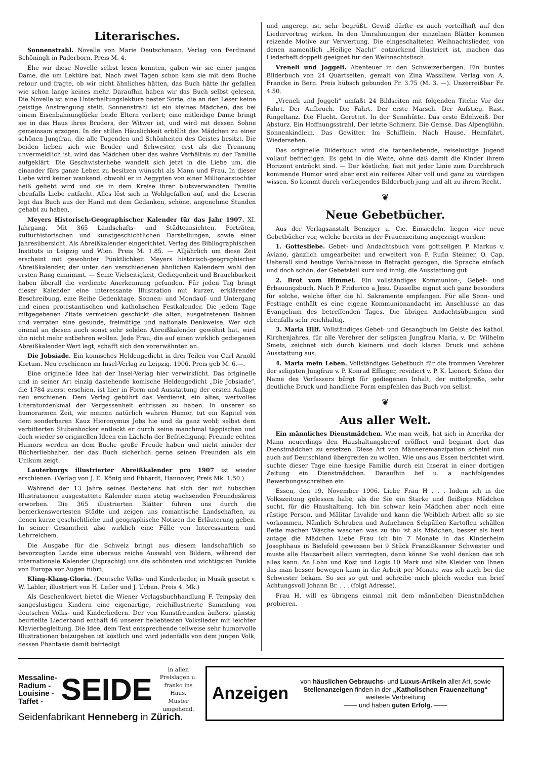Literarisches.
Sonnenstrahl. Novelle von Marie Deutschmann. Verlag von Ferdinand Schöningh in Paderborn. Preis M. 4.
Ehe wir diese Novelle selbst lesen konnten, gaben wir sie einer jungen Dame, die um Lektüre bat. Nach zwei Tagen schon kam sie mit dem Buche retour und fragte, ob wir nicht ähnliches hätten, das Buch hätte ihr gefallen wie schon lange keines mehr. Daraufhin haben wir das Buch selbst gelesen. Die Novelle ist eine Unterhaltungslektüre bester Sorte, die an den Leser keine geistige Anstrengung stellt. Sonnenstrahl ist ein kleines Mädchen, das bei einem Eisenbahnunglücke beide Eltern verliert; eine mitleidige Dame bringt sie in das Haus ihres Bruders, der Witwer ist, und wird mit dessen Sohne gemeinsam erzogen. In der stillen Häuslichkeit erblüht das Mädchen zu einer schönen Jungfrau, die alle Tugenden und Schönheiten des Geistes besitzt. Die beiden lieben sich wie Bruder und Schwester, erst als die Trennung unvermeidlich ist, wird das Mädchen über das wahre Verhältnis zu der Familie aufgeklärt. Die Geschwisterliebe wandelt sich jetzt in die Liebe um, die einander fürs ganze Leben zu besitzen wünscht als Mann und Frau. In dieser Liebe wird keiner wankend, obwohl er in Aegypten von einer Millionärstochter heiß geliebt wird und sie in dem Kreise ihrer blutsverwandten Familie ebenfalls Liebe entfacht. Alles löst sich in Wohlgefallen auf, und die Leserin legt das Buch aus der Hand mit dem Gedanken, schöne, angenehme Stunden gehabt zu haben.
Meyers Historisch-Geographischer Kalender für das Jahr 1907. XI. Jahrgang. Mit 365 Landschafts- und Städteansichten, Porträten, kulturhistorischen und kunstgeschichtlichen Darstellungen, sowie einer Jahresübersicht. Als Abreißkalender eingerichtet. Verlag des Bibliographischen Instituts in Leipzig und Wien. Preis M. 1.85. — Alljährlich um diese Zeit erscheint mit gewohnter Pünktlichkeit Meyers historisch-geographischer Abreißkalender, der unter den verschiedenen ähnlichen Kalendern wohl den ersten Rang einnimmt. — Seine Vielseitigkeit, Gediegenheit und Brauchbarkeit haben überall die verdiente Anerkennung gefunden. Für jeden Tag bringt dieser Kalender eine interessante Illustration mit kurzer, erklärender Beschreibung, eine Reihe Gedenktage, Sonnen- und Mondauf- und Untergang und einen protestantischen und katholischen Festkalender. Die jedem Tage mitgegebenen Zitate vermeiden geschickt die alten, ausgetretenen Bahnen und verraten eine gesunde, freimütige und nationale Denkweise. Wer sich einmal an diesen auch sonst sehr soliden Abreißkalender gewöhnt hat, wird ihn nicht mehr entbehren wollen. Jede Frau, die auf einen wirklich gediegenen Abreißkalender Wert legt, schafft sich den vorerwähnten an.
Die Jobsiade. Ein komisches Heldengedicht in drei Teilen von Carl Arnold Kortum. Neu erschienen im Insel-Verlag zu Leipzig. 1906. Preis geb M. 6.—.
Eine originelle Idee hat der Insel-Verlag hier verwirklicht. Das originelle und in seiner Art einzig dastehende komische Heldengedicht „Die Jobsiade“, die 1784 zuerst erschien, ist hier in Form und Ausstattung der ersten Auflage neu erschienen. Dem Verlag gebührt das Verdienst, ein altes, wertvolles Literaturdenkmal der Vergessenheit entrissen zu haben. In unserer so humorarmen Zeit, wir meinen natürlich wahren Humor, tut ein Kapitel von dem sonderbaren Kauz Hieronymus Jobs hie und da ganz wohl; selbst dem verbitterten Stubenhocker entlockt er durch seine manchmal täppischen und doch wieder so originellen Ideen ein Lächeln der Befriedigung. Freunde echten Humors werden an dem Buche große Freude haben und nicht minder der Bücherliebhaber, der das Buch sicherlich gerne seinen Freunden als ein Unikum zeigt.
Lauterburgs illustrierter Abreißkalender pro 1907 ist wieder erschienen. (Verlag von J. E. König und Ebhardt, Hannover, Preis Mk. 1.50.)
Während der 13 Jahre seines Bestehens hat sich der mit hübschen Illustrationen ausgestattete Kalender einen stetig wachsenden Freundeskreis erworben. Die 365 illustrierten Blätter führen uns durch die bemerkenswertesten Städte und zeigen uns romantische Landschaften, zu denen kurze geschichtliche und geographische Notizen die Erläuterung geben. In seiner Gesamtheit also wirklich eine Fülle von Interessantem und Lehrreichem.
Die Ausgabe für die Schweiz bringt aus diesem landschaftlich so bevorzugten Lande eine überaus reiche Auswahl von Bildern, während der internationale Kalender (3sprachig) uns die schönsten und wichtigsten Punkte von Europa vor Augen führt.
Kling-Klang-Gloria. (Deutsche Volks- und Kinderlieder, in Musik gesetzt v. W. Labler, illustriert von H. Lefler und J. Urban. Preis 4. Mk.)
Als Geschenkwert bietet die Wiener Verlagsbuchhandlung F. Tempsky den sangeslustigen Kindern eine eigenartige, reichillustrierte Sammlung von deutschen Volks- und Kinderliedern. Der von Kunstfreunden äußerst günstig beurteilte Liederband enthält 46 unserer beliebtesten Volkslieder mit leichter Klavierbegleitung. Die Idee, dem Text entsprechende teilweise sehr humorvolle Illustrationen beizugeben ist köstlich und wird jedenfalls von dem jungen Volk, dessen Phantasie damit befriedigt
und angeregt ist, sehr begrüßt. Gewiß dürfte es auch vorteilhaft auf den Liedervortrag wirken. In den Umrahmungen der einzelnen Blätter kommen reizende Motive zur Verwertung. Die eingeschalteten Weihnachtslieder, von denen namentlich „Heilige Nacht“ entzückend illustriert ist, machen das Liederheft doppelt geeignet für den Weihnachtstisch.
Vreneli und Joggeli. Abenteuer in den Schweizerbergen. Ein buntes Bilderbuch von 24 Quartseiten, gemalt von Zina Wassiliew. Verlag von A. Francke in Bern. Preis hübsch gebunden Fr. 3.75 (M. 3. —). Unzerreißbar Fr. 4.50.
„Vreneli und Joggeli“ umfaßt 24 Bildseiten mit folgenden Titeln: Vor der Fahrt. Der Aufbruch. Die Fahrt. Der erste Marsch. Der Aufstieg. Rast. Ringeltanz. Die Flucht. Gerettet. In der Sennhütte. Das erste Edelweiß. Der Absturz. Ein Hoffnungsstrahl. Der letzte Schmerz. Die Gemse. Das Alpenglühn. Sonnenkindlein. Das Gewitter. Im Schifflein. Nach Hause. Heimfahrt. Wiedersehen.
Das originelle Bilderbuch wird die farbenliebende, reiselustige Jugend vollauf befriedigen. Es geht in die Weite, ohne daß damit die Kinder ihrem Horizont entrückt sind. — Der köstliche, fast mit jeder Linie zum Durchbruch kommende Humor wird aber erst ein reiferes Alter voll und ganz zu würdigen wissen. So kommt durch vorliegendes Bilderbuch jung und alt zu ihrem Recht.
❦
Neue Gebetbücher.
Aus der Verlagsanstalt Benziger u. Cie. Einsiedeln, liegen vier neue Gebetbücher vor, welche bereits in der Frauenzeitung angezeigt wurden:
1. Gottesliebe. Gebet- und Andachtsbuch vom gottseligen P. Markus v. Aviano, gänzlich umgearbeitet und erweitert von P. Rufin Steimer, O. Cap. Ueberall sind heutige Verhältnisse in Betracht gezogen, die Sprache einfach und doch schön, der Gebetsteil kurz und innig, die Ausstattung gut.
2. Brot vom Himmel. Ein vollständiges Kommunion-, Gebet- und Erbauungsbuch. Nach P. Friderico a Jesu. Dasselbe eignet sich ganz besonders für solche, welche öfter die hl. Sakramente empfangen. Für alle Sonn- und Festtage enthält es eine eigene Kommunionandacht im Anschlusse an das Evangelium des betreffenden Tages. Die übrigen Andachtsübungen sind ebenfalls sehr reichhaltig.
3. Maria Hilf. Vollständiges Gebet- und Gesangbuch im Geiste des kathol. Kirchenjahres, für alle Verehrer der seligsten Jungfrau Maria, v. Dr. Wilhelm Smets, zeichnet sich durch kleinern und doch klaren Druck und schöne Ausstattung aus.
4. Maria mein Leben. Vollständiges Gebetbuch für die frommen Verehrer der seligsten Jungfrau v. P. Konrad Effinger, revidiert v. P. K. Lienert. Schon der Name des Verfassers bürgt für gediegenen Inhalt, der mittelgroße, sehr deutliche Druck und handliche Form empfehlen das Buch von selbst.
❦
Aus aller Welt.
Ein männliches Dienstmädchen. Wie man weiß, hat sich in Amerika der Mann neuerdings den Haushaltungsberuf eröffnet und beginnt dort das Dienstmädchen zu ersetzen. Diese Art von Männeremanzipation scheint nun auch auf Deutschland übergreifen zu wollen. Wie uns aus Essen berichtet wird, suchte dieser Tage eine hiesige Familie durch ein Inserat in einer dortigen Zeitung ein Dienstmädchen. Daraufhin lief u. a nachfolgendes Bewerbungsschreiben ein:
Essen, den 19. November 1906. Liebe Frau H . . . Indem ich in die Volkszeitung gelessen habe, als die Sie ein Starke und fleißiges Mädchen sucht, für die Haushaltung. Ich bin schwar kein Mädchen aber noch eine rüstige Person, und Mälitar Invalide und kann die Weiblich Arbeit alle so sie vorkommen. Nämlich Schruben und Aufnehmen Schpüllen Kartoflen schällen Bette machen Wäsche waschen was zu thu ist als Mädchen, besser als heut zutage die Mädchen Liebe Frau ich bin 7 Monate in das Kinderheim Josephhaus in Bielefeld gewessen bei 9 Stück Franzißkanner Schwester und muste alle Hausarbeit allein verriegten, dann könne Sie wohl denken das ich alles kann. An Lohn und Kost und Logis 10 Mark und alte Kleider von Ihnen das man besser bewegen kann in die Arbeit per Monate was ich auch bei die Schwester bekam. So sei so gut und schreibe mich gleich wieder ein brief Achtungsvoll Johann Br. . . . (folgt Adresse).
Frau H. will es übrigens einmal mit dem männlichen Dienstmädchen probieren.
Messaline-
Radium -
Louisine -
Taffet -
SEIDE
in allen Preislagen u. franko ins Haus.
Muster umgehend.
Seidenfabrikant Henneberg in Zürich.
Anzeigen
von häuslichen Gebrauchs- und Luxus-Artikeln aller Art, sowie Stellenanzeigen finden in der „Katholischen Frauenzeitung“ weiteste Verbreitung
—— und haben guten Erfolg. ——